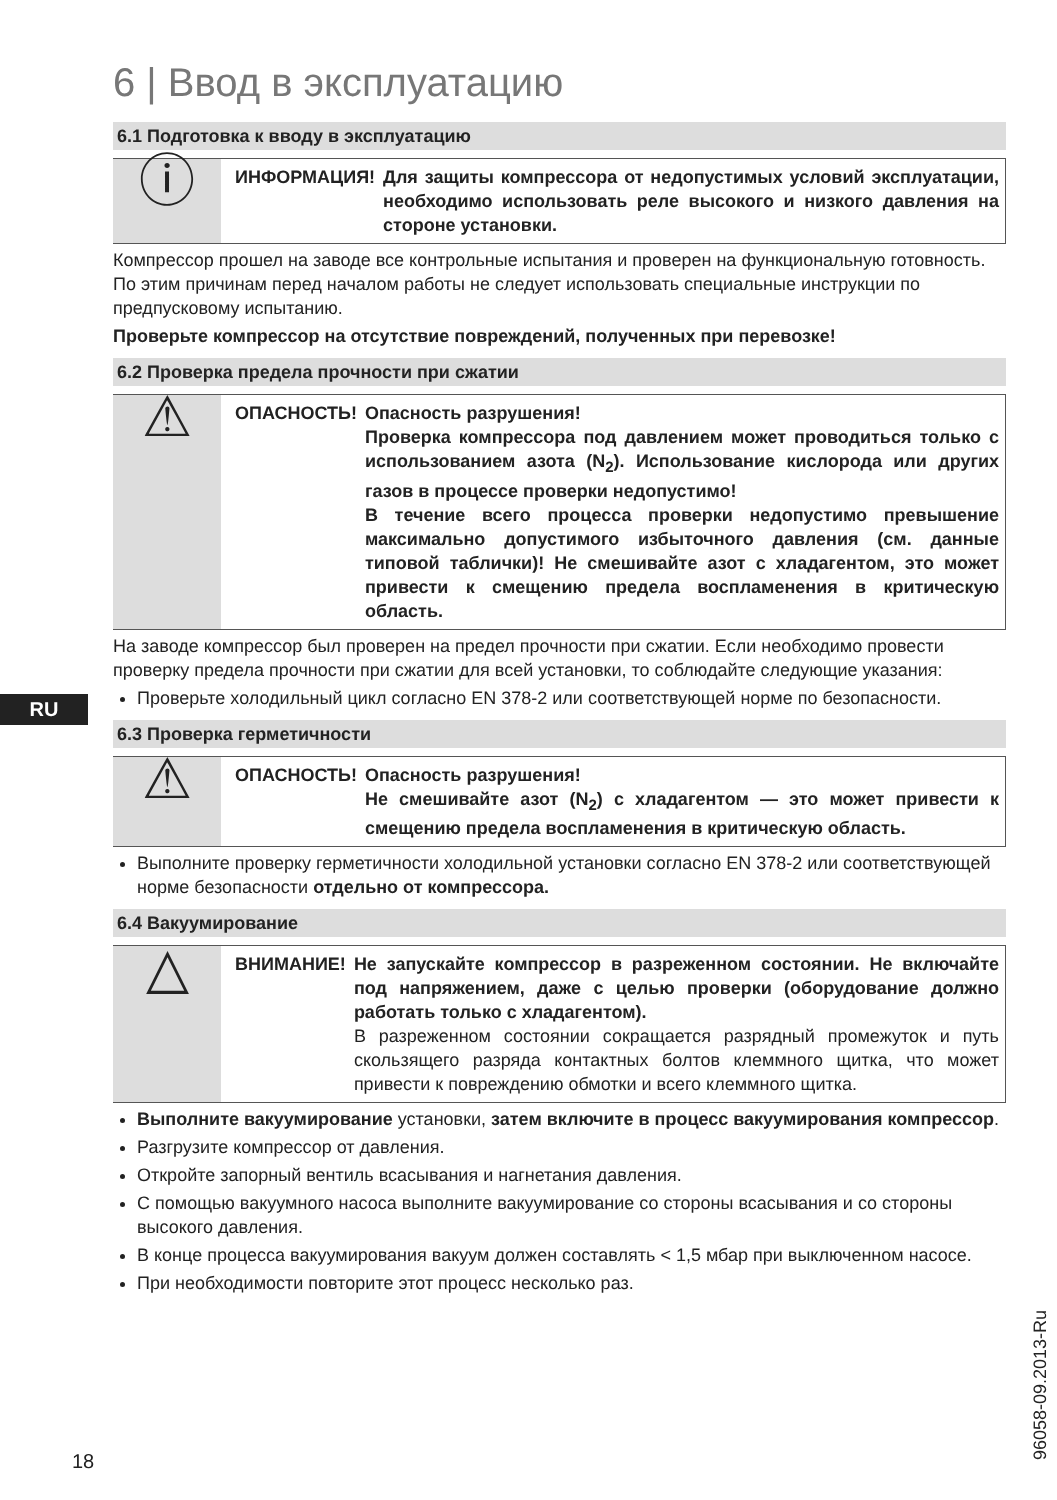RU
6 | Ввод в эксплуатацию
6.1 Подготовка к вводу в эксплуатацию
ⓘ
ИНФОРМАЦИЯ! Для защиты компрессора от недопустимых условий эксплуатации, необходимо использовать реле высокого и низкого давления на стороне установки.
Компрессор прошел на заводе все контрольные испытания и проверен на функцио­нальную готовность. По этим причинам перед началом работы не следует использовать специальные инструкции по предпусковому испытанию.
Проверьте компрессор на отсутствие повреждений, полученных при перевозке!
6.2 Проверка предела прочности при сжатии
⚠
ОПАСНОСТЬ! Опасность разрушения!
Проверка компрессора под давлением может проводиться только с использованием азота (N<sub>2</sub>). Использование кислорода или других газов в процессе проверки недопустимо!
В течение всего процесса проверки недопустимо превышение максимально допустимого избыточного давления (см. данные типовой таблички)! Не смешивайте азот с хладагентом, это может привести к смещению предела воспламенения в критическую область.
На заводе компрессор был проверен на предел прочности при сжатии. Если необходимо провести проверку предела прочности при сжатии для всей установки, то соблюдайте следующие указания:
Проверьте холодильный цикл согласно EN 378-2 или соответствующей норме по безопасности.
6.3 Проверка герметичности
⚠
ОПАСНОСТЬ! Опасность разрушения!
Не смешивайте азот (N<sub>2</sub>) с хладагентом — это может привести к смещению предела воспламенения в критическую область.
Выполните проверку герметичности холодильной установки согласно EN 378-2 или соответствующей норме безопасности отдельно от компрессора.
6.4 Вакуумирование
△
ВНИМАНИЕ! Не запускайте компрессор в разреженном состоянии. Не включайте под напряжением, даже с целью проверки (обо­рудование должно работать только с хладагентом).
В разреженном состоянии сокращается разрядный промежуток и путь скользящего разряда контактных болтов клеммного щитка, что может привести к повреждению обмотки и всего клеммного щитка.
Выполните вакуумирование установки, затем включите в процесс вакуумирования компрессор.
Разгрузите компрессор от давления.
Откройте запорный вентиль всасывания и нагнетания давления.
С помощью вакуумного насоса выполните вакуумирование со стороны всасывания и со стороны высокого давления.
В конце процесса вакуумирования вакуум должен составлять < 1,5 мбар при выключенном насосе.
При необходимости повторите этот процесс несколько раз.
18 96058-09.2013-Ru